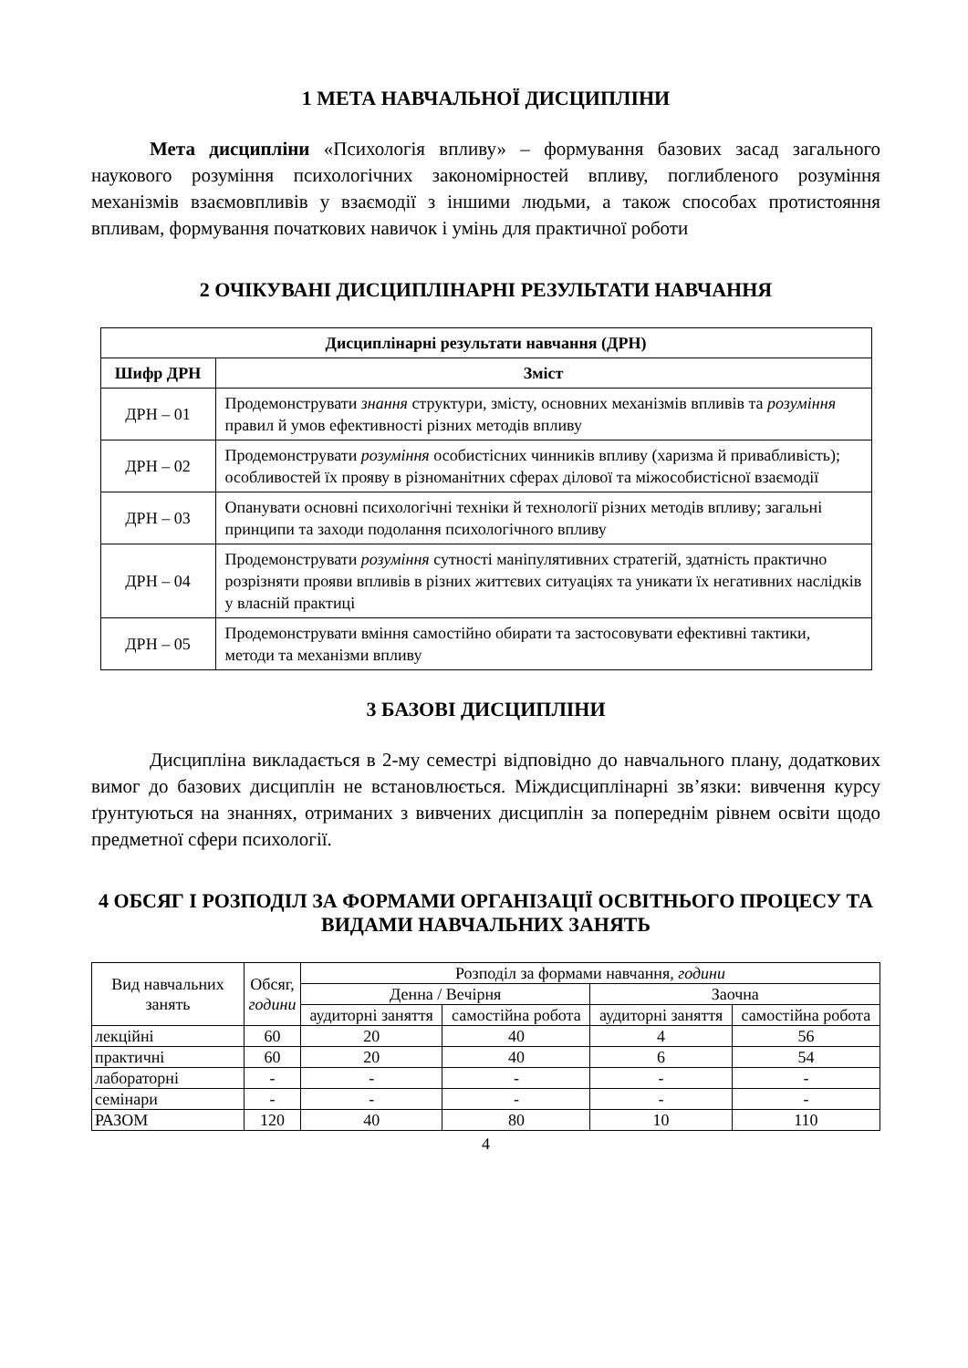1 МЕТА НАВЧАЛЬНОЇ ДИСЦИПЛІНИ
Мета дисципліни «Психологія впливу» – формування базових засад загального наукового розуміння психологічних закономірностей впливу, поглибленого розуміння механізмів взаємовпливів у взаємодії з іншими людьми, а також способах протистояння впливам, формування початкових навичок і умінь для практичної роботи
2 ОЧІКУВАНІ ДИСЦИПЛІНАРНІ РЕЗУЛЬТАТИ НАВЧАННЯ
| Дисциплінарні результати навчання (ДРН) | |
| --- | --- |
| Шифр ДРН | Зміст |
| ДРН – 01 | Продемонструвати знання структури, змісту, основних механізмів впливів та розуміння правил й умов ефективності різних методів впливу |
| ДРН – 02 | Продемонструвати розуміння особистісних чинників впливу (харизма й привабливість); особливостей їх прояву в різноманітних сферах ділової та міжособистісної взаємодії |
| ДРН – 03 | Опанувати основні психологічні техніки й технології різних методів впливу; загальні принципи та заходи подолання психологічного впливу |
| ДРН – 04 | Продемонструвати розуміння сутності маніпулятивних стратегій, здатність практично розрізняти прояви впливів в різних життєвих ситуаціях та уникати їх негативних наслідків у власній практиці |
| ДРН – 05 | Продемонструвати вміння самостійно обирати та застосовувати ефективні тактики, методи та механізми впливу |
3 БАЗОВІ ДИСЦИПЛІНИ
Дисципліна викладається в 2-му семестрі відповідно до навчального плану, додаткових вимог до базових дисциплін не встановлюється. Міждисциплінарні зв’язки: вивчення курсу ґрунтуються на знаннях, отриманих з вивчених дисциплін за попереднім рівнем освіти щодо предметної сфери психології.
4 ОБСЯГ І РОЗПОДІЛ ЗА ФОРМАМИ ОРГАНІЗАЦІЇ ОСВІТНЬОГО ПРОЦЕСУ ТА ВИДАМИ НАВЧАЛЬНИХ ЗАНЯТЬ
| Вид навчальних занять | Обсяг, години | Розподіл за формами навчання , години | | | |
| --- | --- | --- | --- | --- | --- |
| | | Денна / Вечірня | | Заочна | |
| | | аудиторні заняття | самостійна робота | аудиторні заняття | самостійна робота |
| лекційні | 60 | 20 | 40 | 4 | 56 |
| практичні | 60 | 20 | 40 | 6 | 54 |
| лабораторні | - | - | - | - | - |
| семінари | - | - | - | - | - |
| РАЗОМ | 120 | 40 | 80 | 10 | 110 |
4